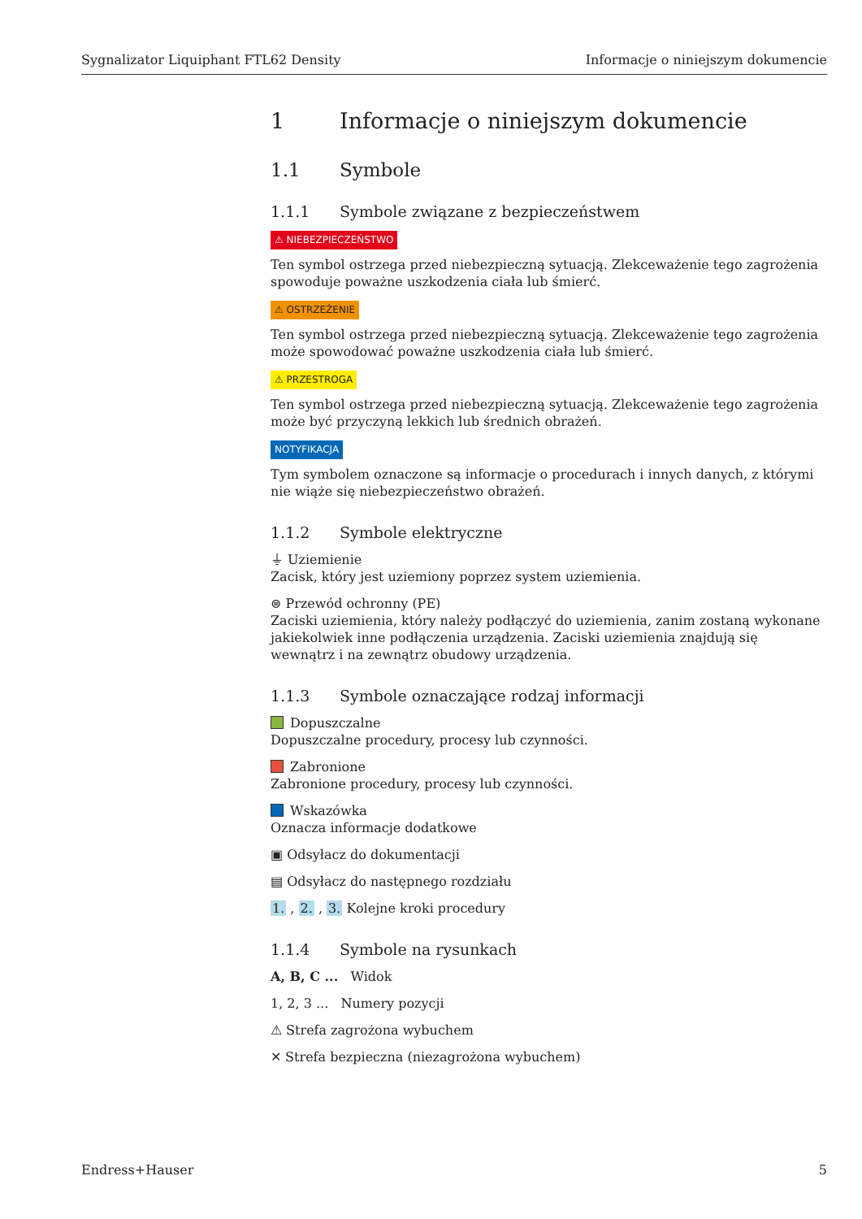Sygnalizator Liquiphant FTL62 Density Informacje o niniejszym dokumencie
1 Informacje o niniejszym dokumencie
1.1 Symbole
1.1.1 Symbole związane z bezpieczeństwem
⚠ NIEBEZPIECZEŃSTWO
Ten symbol ostrzega przed niebezpieczną sytuacją. Zlekceważenie tego zagrożenia spowoduje poważne uszkodzenia ciała lub śmierć.
⚠ OSTRZEŻENIE
Ten symbol ostrzega przed niebezpieczną sytuacją. Zlekceważenie tego zagrożenia może spowodować poważne uszkodzenia ciała lub śmierć.
⚠ PRZESTROGA
Ten symbol ostrzega przed niebezpieczną sytuacją. Zlekceważenie tego zagrożenia może być przyczyną lekkich lub średnich obrażeń.
NOTYFIKACJA
Tym symbolem oznaczone są informacje o procedurach i innych danych, z którymi nie wiąże się niebezpieczeństwo obrażeń.
1.1.2 Symbole elektryczne
⏚ Uziemienie
Zacisk, który jest uziemiony poprzez system uziemienia.
⊜ Przewód ochronny (PE)
Zaciski uziemienia, który należy podłączyć do uziemienia, zanim zostaną wykonane jakiekolwiek inne podłączenia urządzenia. Zaciski uziemienia znajdują się wewnątrz i na zewnątrz obudowy urządzenia.
1.1.3 Symbole oznaczające rodzaj informacji
Dopuszczalne
Dopuszczalne procedury, procesy lub czynności.
Zabronione
Zabronione procedury, procesy lub czynności.
Wskazówka
Oznacza informacje dodatkowe
▣ Odsyłacz do dokumentacji
▤ Odsyłacz do następnego rozdziału
1. , 2. , 3. Kolejne kroki procedury
1.1.4 Symbole na rysunkach
A, B, C ... Widok
1, 2, 3 ... Numery pozycji
⚠ Strefa zagrożona wybuchem
✕ Strefa bezpieczna (niezagrożona wybuchem)
Endress+Hauser 5